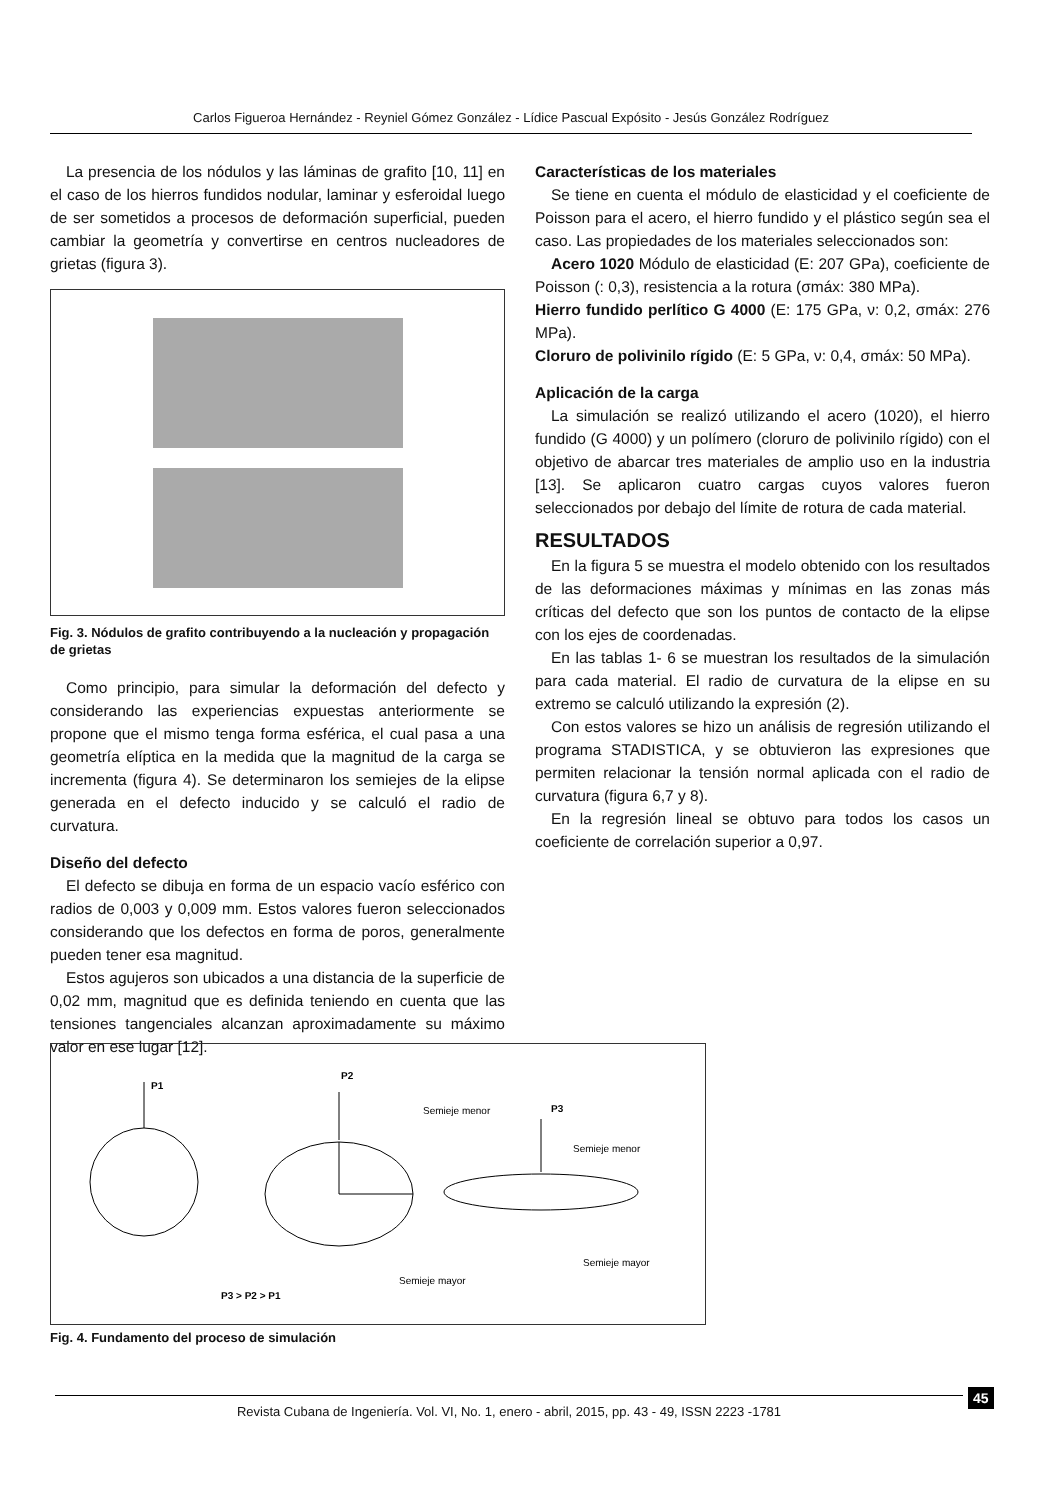Carlos Figueroa Hernández - Reyniel Gómez González - Lídice Pascual Expósito - Jesús González Rodríguez
La presencia de los nódulos y las láminas de grafito [10, 11] en el caso de los hierros fundidos nodular, laminar y esferoidal luego de ser sometidos a procesos de deformación superficial, pueden cambiar la geometría y convertirse en centros nucleadores de grietas (figura 3).
Fig. 3. Nódulos de grafito contribuyendo a la nucleación y propagación de grietas
Como principio, para simular la deformación del defecto y considerando las experiencias expuestas anteriormente se propone que el mismo tenga forma esférica, el cual pasa a una geometría elíptica en la medida que la magnitud de la carga se incrementa (figura 4). Se determinaron los semiejes de la elipse generada en el defecto inducido y se calculó el radio de curvatura.
Diseño del defecto
El defecto se dibuja en forma de un espacio vacío esférico con radios de 0,003 y 0,009 mm. Estos valores fueron seleccionados considerando que los defectos en forma de poros, generalmente pueden tener esa magnitud.
Estos agujeros son ubicados a una distancia de la superficie de 0,02 mm, magnitud que es definida teniendo en cuenta que las tensiones tangenciales alcanzan aproximadamente su máximo valor en ese lugar [12].
Características de los materiales
Se tiene en cuenta el módulo de elasticidad y el coeficiente de Poisson para el acero, el hierro fundido y el plástico según sea el caso. Las propiedades de los materiales seleccionados son:
Acero 1020 Módulo de elasticidad (E: 207 GPa), coeficiente de Poisson (: 0,3), resistencia a la rotura (σmáx: 380 MPa).
Hierro fundido perlítico G 4000 (E: 175 GPa, ν: 0,2, σmáx: 276 MPa).
Cloruro de polivinilo rígido (E: 5 GPa, ν: 0,4, σmáx: 50 MPa).
Aplicación de la carga
La simulación se realizó utilizando el acero (1020), el hierro fundido (G 4000) y un polímero (cloruro de polivinilo rígido) con el objetivo de abarcar tres materiales de amplio uso en la industria [13]. Se aplicaron cuatro cargas cuyos valores fueron seleccionados por debajo del límite de rotura de cada material.
RESULTADOS
En la figura 5 se muestra el modelo obtenido con los resultados de las deformaciones máximas y mínimas en las zonas más críticas del defecto que son los puntos de contacto de la elipse con los ejes de coordenadas.
En las tablas 1- 6 se muestran los resultados de la simulación para cada material. El radio de curvatura de la elipse en su extremo se calculó utilizando la expresión (2).
Con estos valores se hizo un análisis de regresión utilizando el programa STADISTICA, y se obtuvieron las expresiones que permiten relacionar la tensión normal aplicada con el radio de curvatura (figura 6,7 y 8).
En la regresión lineal se obtuvo para todos los casos un coeficiente de correlación superior a 0,97.
P1
P2
Semieje menor
Semieje mayor
P3
Semieje menor
Semieje mayor
P3 > P2 > P1
Fig. 4. Fundamento del proceso de simulación
Revista Cubana de Ingeniería. Vol. VI, No. 1, enero - abril, 2015, pp. 43 - 49, ISSN 2223 -1781 45